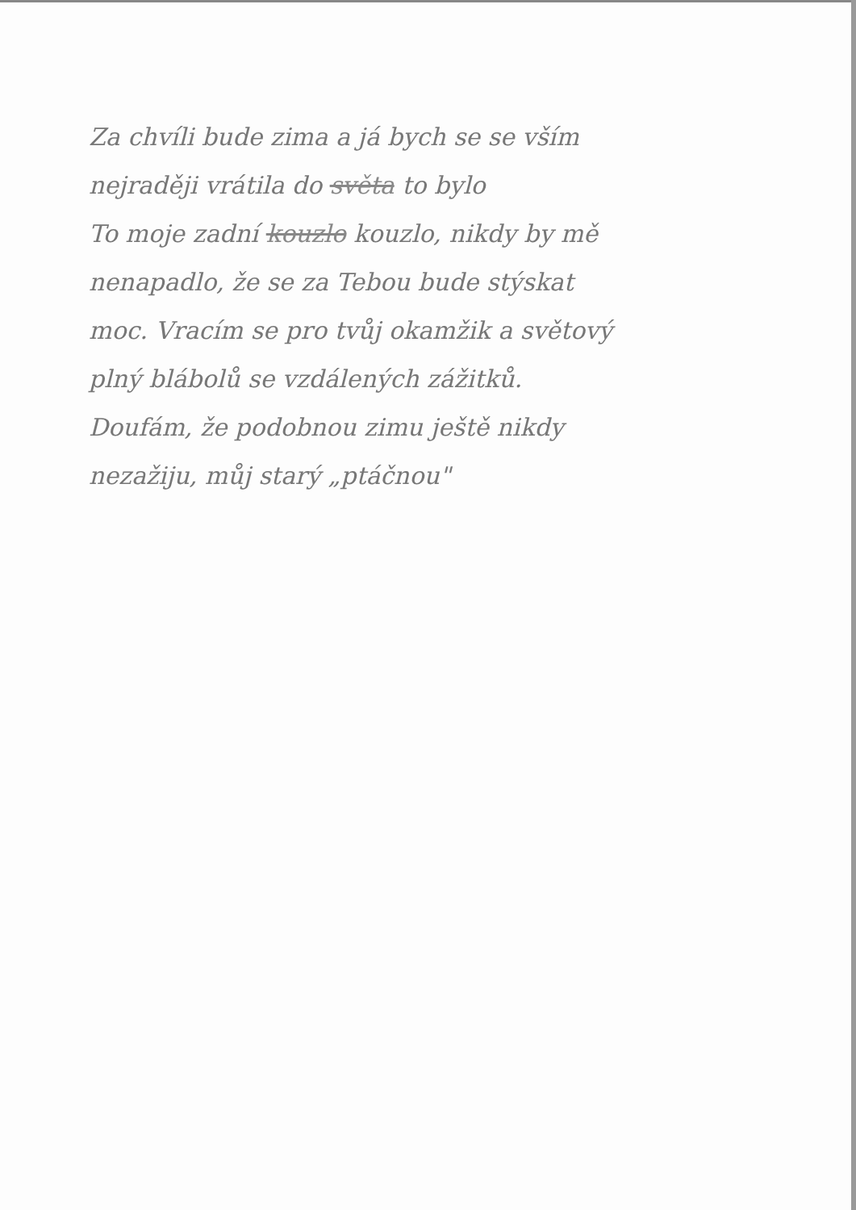Za chvíli bude zima a já bych se se vším
nejraději vrátila do světa to bylo
To moje zadní kouzlo kouzlo, nikdy by mě
nenapadlo, že se za Tebou bude stýskat
moc. Vracím se pro tvůj okamžik a světový
plný blábolů se vzdálených zážitků.
Doufám, že podobnou zimu ještě nikdy
nezažiju, můj starý „ptáčnou"